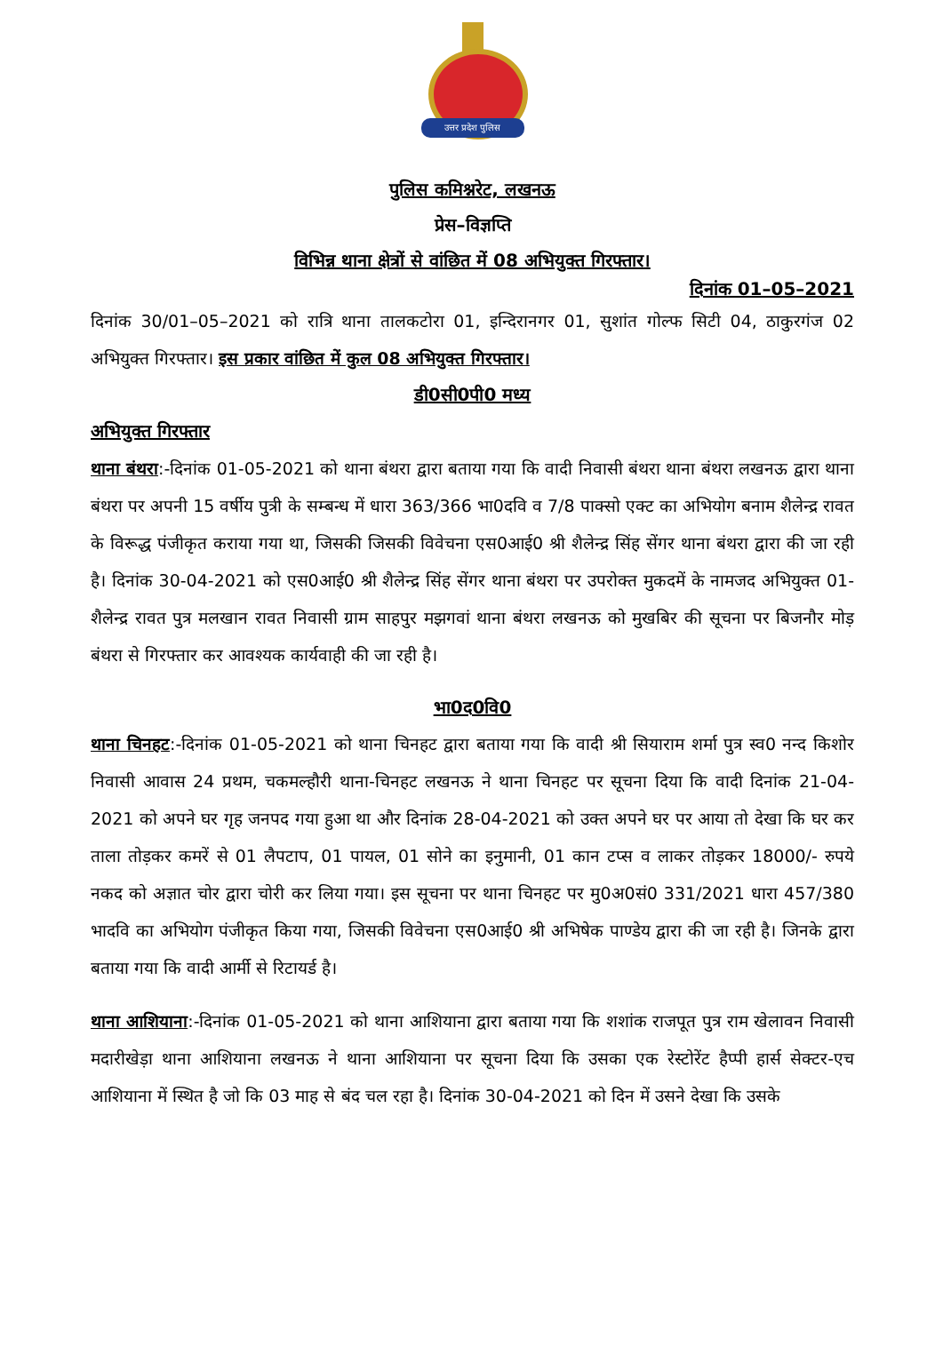उत्तर प्रदेश पुलिस
पुलिस कमिश्नरेट, लखनऊ
प्रेस–विज्ञप्ति
विभिन्न थाना क्षेत्रों से वांछित में 08 अभियुक्त गिरफ्तार।
दिनांक 01–05–2021
दिनांक 30/01–05–2021 को रात्रि थाना तालकटोरा 01, इन्दिरानगर 01, सुशांत गोल्फ सिटी 04, ठाकुरगंज 02 अभियुक्त गिरफ्तार। इस प्रकार वांछित में कुल 08 अभियुक्त गिरफ्तार।
डी0सी0पी0 मध्य
अभियुक्त गिरफ्तार
थाना बंथरा:-दिनांक 01-05-2021 को थाना बंथरा द्वारा बताया गया कि वादी निवासी बंथरा थाना बंथरा लखनऊ द्वारा थाना बंथरा पर अपनी 15 वर्षीय पुत्री के सम्बन्ध में धारा 363/366 भा0दवि व 7/8 पाक्सो एक्ट का अभियोग बनाम शैलेन्द्र रावत के विरूद्ध पंजीकृत कराया गया था, जिसकी जिसकी विवेचना एस0आई0 श्री शैलेन्द्र सिंह सेंगर थाना बंथरा द्वारा की जा रही है। दिनांक 30-04-2021 को एस0आई0 श्री शैलेन्द्र सिंह सेंगर थाना बंथरा पर उपरोक्त मुकदमें के नामजद अभियुक्त 01- शैलेन्द्र रावत पुत्र मलखान रावत निवासी ग्राम साहपुर मझगवां थाना बंथरा लखनऊ को मुखबिर की सूचना पर बिजनौर मोड़ बंथरा से गिरफ्तार कर आवश्यक कार्यवाही की जा रही है।
भा0द0वि0
थाना चिनहट:-दिनांक 01-05-2021 को थाना चिनहट द्वारा बताया गया कि वादी श्री सियाराम शर्मा पुत्र स्व0 नन्द किशोर निवासी आवास 24 प्रथम, चकमल्हौरी थाना-चिनहट लखनऊ ने थाना चिनहट पर सूचना दिया कि वादी दिनांक 21-04-2021 को अपने घर गृह जनपद गया हुआ था और दिनांक 28-04-2021 को उक्त अपने घर पर आया तो देखा कि घर कर ताला तोड़कर कमरें से 01 लैपटाप, 01 पायल, 01 सोने का इनुमानी, 01 कान टप्स व लाकर तोड़कर 18000/- रुपये नकद को अज्ञात चोर द्वारा चोरी कर लिया गया। इस सूचना पर थाना चिनहट पर मु0अ0सं0 331/2021 धारा 457/380 भादवि का अभियोग पंजीकृत किया गया, जिसकी विवेचना एस0आई0 श्री अभिषेक पाण्डेय द्वारा की जा रही है। जिनके द्वारा बताया गया कि वादी आर्मी से रिटायर्ड है।
थाना आशियाना:-दिनांक 01-05-2021 को थाना आशियाना द्वारा बताया गया कि शशांक राजपूत पुत्र राम खेलावन निवासी मदारीखेड़ा थाना आशियाना लखनऊ ने थाना आशियाना पर सूचना दिया कि उसका एक रेस्टोरेंट हैप्पी हार्स सेक्टर-एच आशियाना में स्थित है जो कि 03 माह से बंद चल रहा है। दिनांक 30-04-2021 को दिन में उसने देखा कि उसके